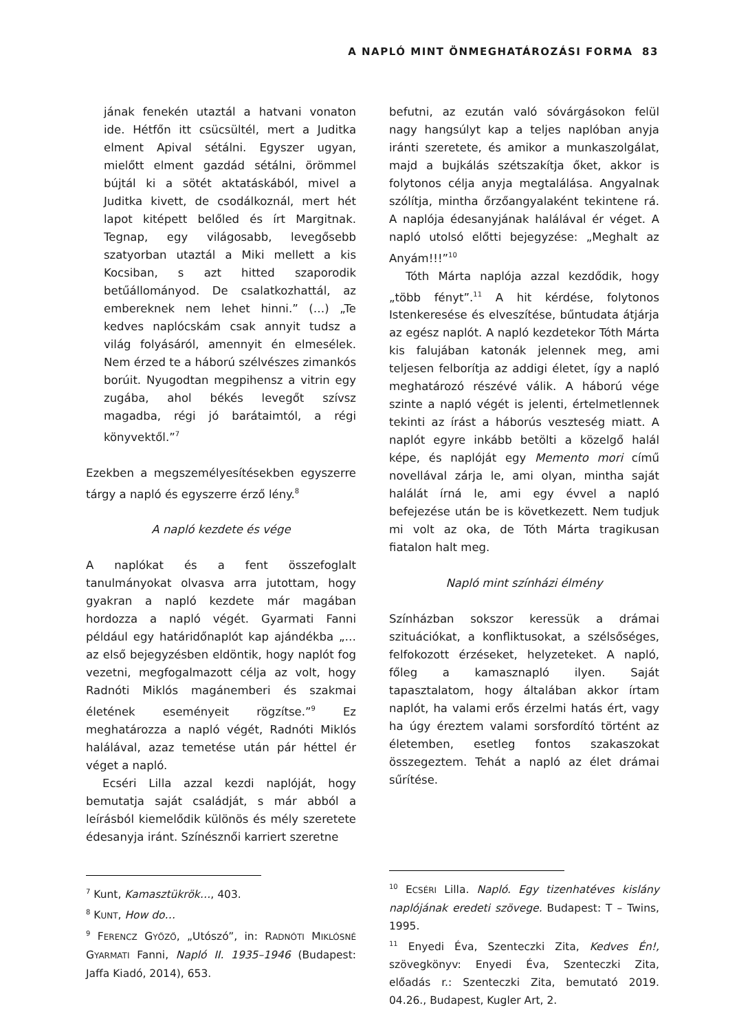A NAPLÓ MINT ÖNMEGHATÁROZÁSI FORMA 83
jának fenekén utaztál a hatvani vonaton ide. Hétfőn itt csücsültél, mert a Juditka elment Apival sétálni. Egyszer ugyan, mielőtt elment gazdád sétálni, örömmel bújtál ki a sötét aktatáskából, mivel a Juditka kivett, de csodálkoznál, mert hét lapot kitépett belőled és írt Margitnak. Tegnap, egy világosabb, levegősebb szatyorban utaztál a Miki mellett a kis Kocsiban, s azt hitted szaporodik betűállományod. De csalatkozhattál, az embereknek nem lehet hinni.” (…) „Te kedves naplócskám csak annyit tudsz a világ folyásáról, amennyit én elmesélek. Nem érzed te a háború szélvészes zimankós borúit. Nyugodtan megpihensz a vitrin egy zugába, ahol békés levegőt szívsz magadba, régi jó barátaimtól, a régi könyvektől.”<sup>7</sup>
Ezekben a megszemélyesítésekben egyszerre tárgy a napló és egyszerre érző lény.<sup>8</sup>
A napló kezdete és vége
A naplókat és a fent összefoglalt tanulmányokat olvasva arra jutottam, hogy gyakran a napló kezdete már magában hordozza a napló végét. Gyarmati Fanni például egy határidőnaplót kap ajándékba „… az első bejegyzésben eldöntik, hogy naplót fog vezetni, megfogalmazott célja az volt, hogy Radnóti Miklós magánemberi és szakmai életének eseményeit rögzítse.”<sup>9</sup> Ez meghatározza a napló végét, Radnóti Miklós halálával, azaz temetése után pár héttel ér véget a napló.
Ecséri Lilla azzal kezdi naplóját, hogy bemutatja saját családját, s már abból a leírásból kiemelődik különös és mély szeretete édesanyja iránt. Színésznői karriert szeretne
<sup>7</sup> Kunt, Kamasztükrök…, 403.
<sup>8</sup> KUNT, How do…
<sup>9</sup> FERENCZ GYŐZŐ, „Utószó”, in: RADNÓTI MIKLÓSNÉ GYARMATI Fanni, Napló II. 1935–1946 (Budapest: Jaffa Kiadó, 2014), 653.
befutni, az ezután való sóvárgásokon felül nagy hangsúlyt kap a teljes naplóban anyja iránti szeretete, és amikor a munkaszolgálat, majd a bujkálás szétszakítja őket, akkor is folytonos célja anyja megtalálása. Angyalnak szólítja, mintha őrzőangyalaként tekintene rá. A naplója édesanyjának halálával ér véget. A napló utolsó előtti bejegyzése: „Meghalt az Anyám!!!”<sup>10</sup>
Tóth Márta naplója azzal kezdődik, hogy „több fényt”.<sup>11</sup> A hit kérdése, folytonos Istenkeresése és elveszítése, bűntudata átjárja az egész naplót. A napló kezdetekor Tóth Márta kis falujában katonák jelennek meg, ami teljesen felborítja az addigi életet, így a napló meghatározó részévé válik. A háború vége szinte a napló végét is jelenti, értelmetlennek tekinti az írást a háborús veszteség miatt. A naplót egyre inkább betölti a közelgő halál képe, és naplóját egy Memento mori című novellával zárja le, ami olyan, mintha saját halálát írná le, ami egy évvel a napló befejezése után be is következett. Nem tudjuk mi volt az oka, de Tóth Márta tragikusan fiatalon halt meg.
Napló mint színházi élmény
Színházban sokszor keressük a drámai szituációkat, a konfliktusokat, a szélsőséges, felfokozott érzéseket, helyzeteket. A napló, főleg a kamasznapló ilyen. Saját tapasztalatom, hogy általában akkor írtam naplót, ha valami erős érzelmi hatás ért, vagy ha úgy éreztem valami sorsfordító történt az életemben, esetleg fontos szakaszokat összegeztem. Tehát a napló az élet drámai sűrítése.
<sup>10</sup> ECSÉRI Lilla. Napló. Egy tizenhatéves kislány naplójának eredeti szövege. Budapest: T – Twins, 1995.
<sup>11</sup> Enyedi Éva, Szenteczki Zita, Kedves Én!, szövegkönyv: Enyedi Éva, Szenteczki Zita, előadás r.: Szenteczki Zita, bemutató 2019. 04.26., Budapest, Kugler Art, 2.